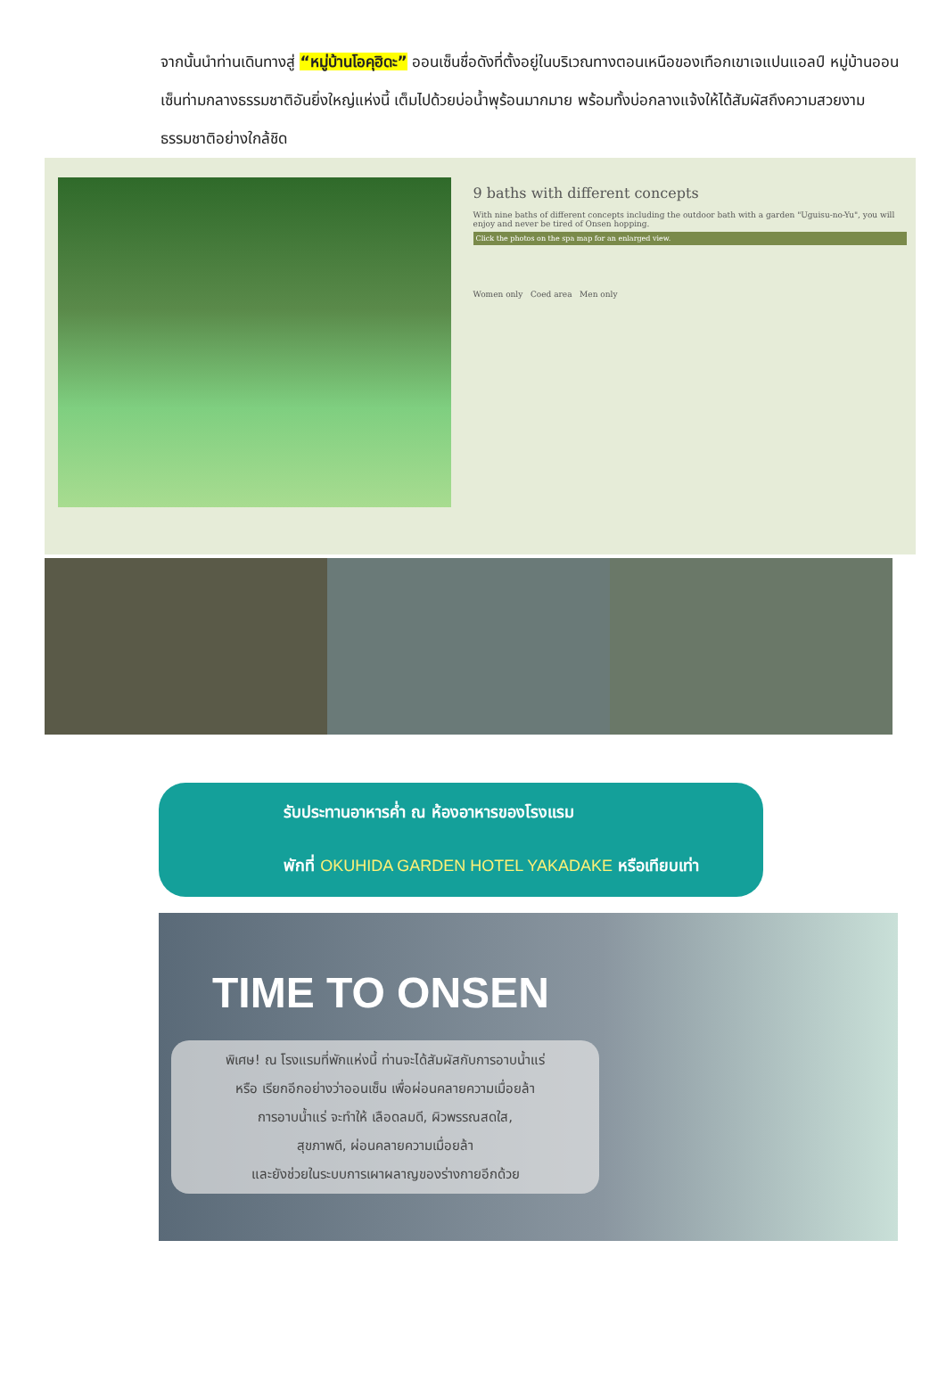จากนั้นนำท่านเดินทางสู่ “หมู่บ้านโอคุฮิดะ” ออนเซ็นชื่อดังที่ตั้งอยู่ในบริเวณทางตอนเหนือของเทือกเขาเจแปนแอลป์ หมู่บ้านออนเซ็นท่ามกลางธรรมชาติอันยิ่งใหญ่แห่งนี้ เต็มไปด้วยบ่อน้ำพุร้อนมากมาย พร้อมทั้งบ่อกลางแจ้งให้ได้สัมผัสถึงความสวยงามธรรมชาติอย่างใกล้ชิด
9 baths with different concepts
With nine baths of different concepts including the outdoor bath with a garden "Uguisu-no-Yu", you will enjoy and never be tired of Onsen hopping.
Click the photos on the spa map for an enlarged view.
Women only Coed area Men only
รับประทานอาหารค่ำ ณ ห้องอาหารของโรงแรม
พักที่ OKUHIDA GARDEN HOTEL YAKADAKE หรือเทียบเท่า
TIME TO ONSEN
พิเศษ! ณ โรงแรมที่พักแห่งนี้ ท่านจะได้สัมผัสกับการอาบน้ำแร่
หรือ เรียกอีกอย่างว่าออนเซ็น เพื่อผ่อนคลายความเมื่อยล้า
การอาบน้ำแร่ จะทำให้ เลือดลมดี, ผิวพรรณสดใส,
สุขภาพดี, ผ่อนคลายความเมื่อยล้า
และยังช่วยในระบบการเผาผลาญของร่างกายอีกด้วย